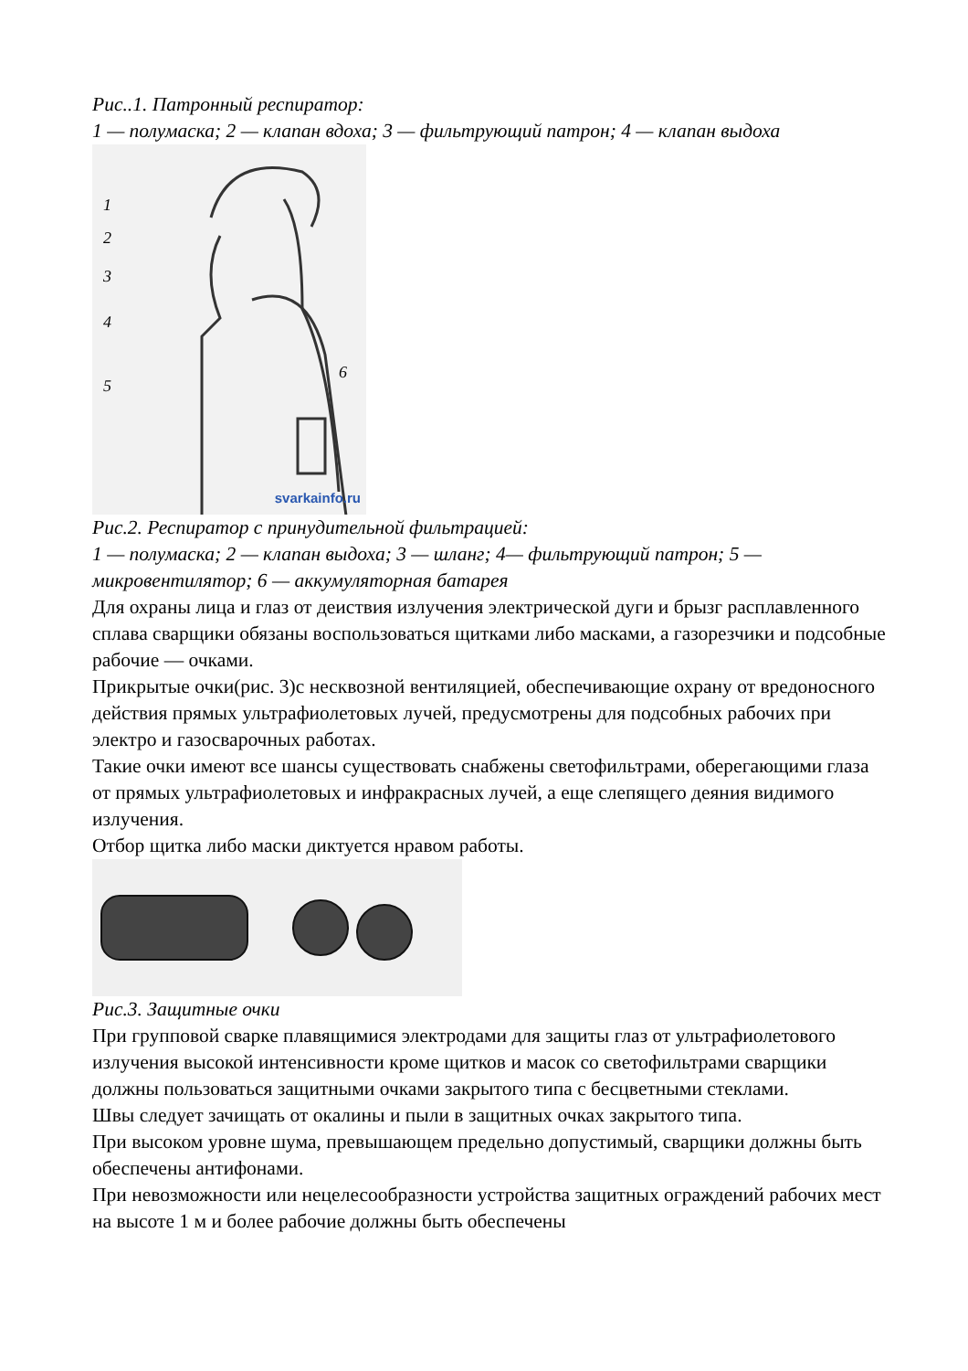Рис..1. Патронный респиратор:
1 — полумаска; 2 — клапан вдоха; 3 — фильтрующий патрон; 4 — клапан выдоха
1
2
3
4
5
6
svarkainfo.ru
Рис.2. Респиратор с принудительной фильтрацией:
1 — полумаска; 2 — клапан выдоха; 3 — шланг; 4— фильтрующий патрон; 5 — микровентилятор; 6 — аккумуляторная батарея
Для охраны лица и глаз от деиствия излучения электрической дуги и брызг расплавленного сплава сварщики обязаны воспользоваться щитками либо масками, а газорезчики и подсобные рабочие — очками.
Прикрытые очки(рис. 3)с несквозной вентиляцией, обеспечивающие охрану от вредоносного действия прямых ультрафиолетовых лучей, предусмотрены для подсобных рабочих при электро и газосварочных работах.
Такие очки имеют все шансы существовать снабжены светофильтрами, оберегающими глаза от прямых ультрафиолетовых и инфракрасных лучей, а еще слепящего деяния видимого излучения.
Отбор щитка либо маски диктуется нравом работы.
Рис.3. Защитные очки
При групповой сварке плавящимися электродами для защиты глаз от ультрафиолетового излучения высокой интенсивности кроме щитков и масок со светофильтрами сварщики должны пользоваться защитными очками закрытого типа с бесцветными стеклами.
Швы следует зачищать от окалины и пыли в защитных очках закрытого типа.
При высоком уровне шума, превышающем предельно допустимый, сварщики должны быть обеспечены антифонами.
При невозможности или нецелесообразности устройства защитных ограждений рабочих мест на высоте 1 м и более рабочие должны быть обеспечены